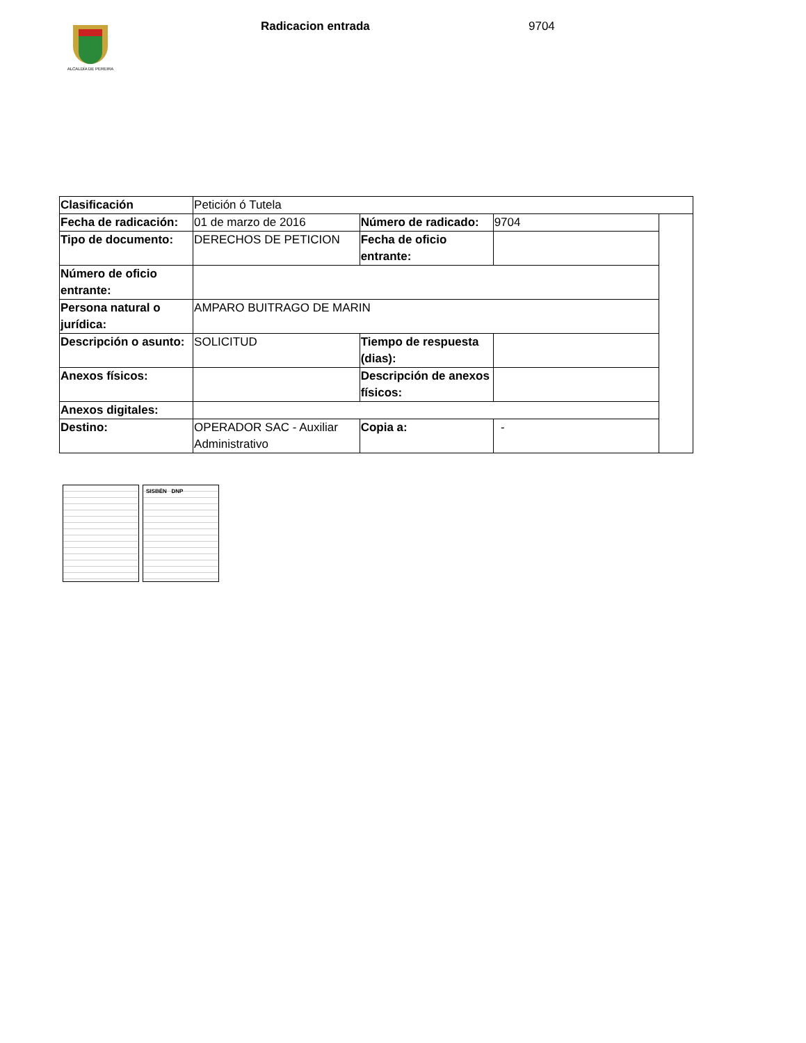ALCALDÍA DE PEREIRA
Radicacion entrada 9704
| Clasificación | Petición ó Tutela | | | |
| Fecha de radicación: | 01 de marzo de 2016 | Número de radicado: | 9704 | |
| Tipo de documento: | DERECHOS DE PETICION | Fecha de oficio entrante: | | |
| Número de oficio entrante: | | | | |
| Persona natural o jurídica: | AMPARO BUITRAGO DE MARIN | | | |
| Descripción o asunto: | SOLICITUD | Tiempo de respuesta (dias): | | |
| Anexos físicos: | | Descripción de anexos físicos: | | |
| Anexos digitales: | | | | |
| Destino: | OPERADOR SAC - Auxiliar Administrativo | Copia a: | - | |
SISBÉN DNP